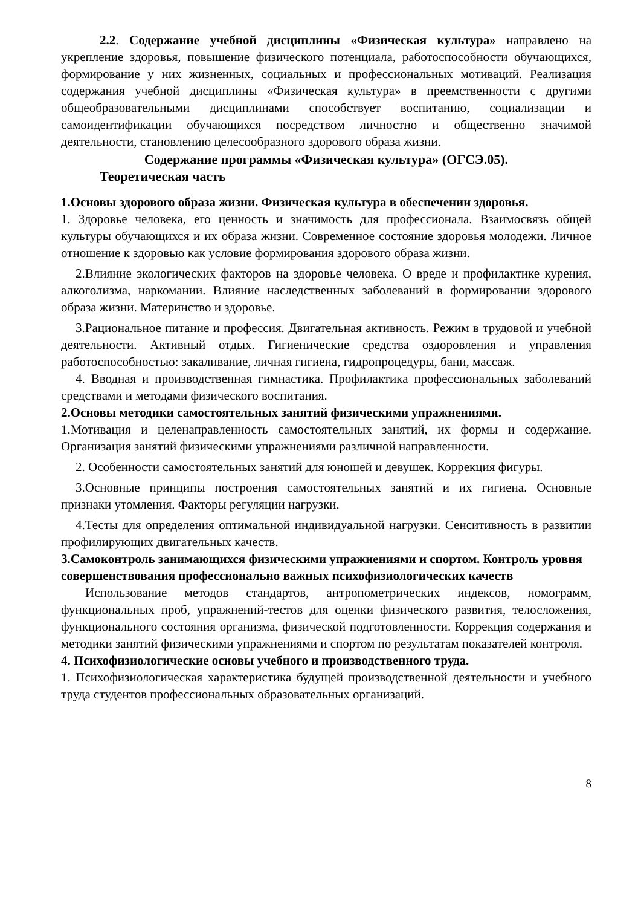2.2. Содержание учебной дисциплины «Физическая культура» направлено на укрепление здоровья, повышение физического потенциала, работоспособности обучающихся, формирование у них жизненных, социальных и профессиональных мотиваций. Реализация содержания учебной дисциплины «Физическая культура» в преемственности с другими общеобразовательными дисциплинами способствует воспитанию, социализации и самоидентификации обучающихся посредством личностно и общественно значимой деятельности, становлению целесообразного здорового образа жизни.
Содержание программы «Физическая культура» (ОГСЭ.05).
Теоретическая часть
1.Основы здорового образа жизни. Физическая культура в обеспечении здоровья.
1. Здоровье человека, его ценность и значимость для профессионала. Взаимосвязь общей культуры обучающихся и их образа жизни. Современное состояние здоровья молодежи. Личное отношение к здоровью как условие формирования здорового образа жизни.
2.Влияние экологических факторов на здоровье человека. О вреде и профилактике курения, алкоголизма, наркомании. Влияние наследственных заболеваний в формировании здорового образа жизни. Материнство и здоровье.
3.Рациональное питание и профессия. Двигательная активность. Режим в трудовой и учебной деятельности. Активный отдых. Гигиенические средства оздоровления и управления работоспособностью: закаливание, личная гигиена, гидропроцедуры, бани, массаж.
4. Вводная и производственная гимнастика. Профилактика профессиональных заболеваний средствами и методами физического воспитания.
2.Основы методики самостоятельных занятий физическими упражнениями.
1.Мотивация и целенаправленность самостоятельных занятий, их формы и содержание. Организация занятий физическими упражнениями различной направленности.
2. Особенности самостоятельных занятий для юношей и девушек. Коррекция фигуры.
3.Основные принципы построения самостоятельных занятий и их гигиена. Основные признаки утомления. Факторы регуляции нагрузки.
4.Тесты для определения оптимальной индивидуальной нагрузки. Сенситивность в развитии профилирующих двигательных качеств.
3.Самоконтроль занимающихся физическими упражнениями и спортом. Контроль уровня совершенствования профессионально важных психофизиологических качеств
Использование методов стандартов, антропометрических индексов, номограмм, функциональных проб, упражнений-тестов для оценки физического развития, телосложения, функционального состояния организма, физической подготовленности. Коррекция содержания и методики занятий физическими упражнениями и спортом по результатам показателей контроля.
4. Психофизиологические основы учебного и производственного труда.
1. Психофизиологическая характеристика будущей производственной деятельности и учебного труда студентов профессиональных образовательных организаций.
8